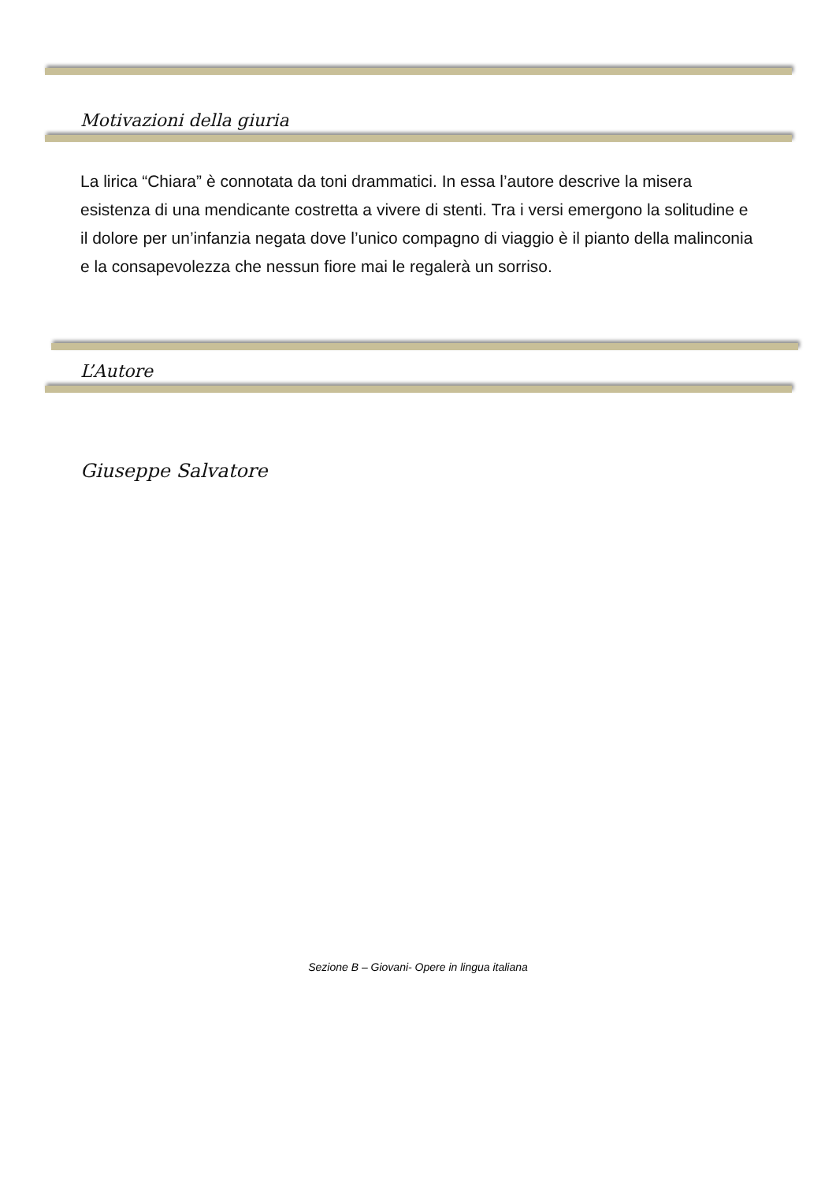Motivazioni della giuria
La lirica “Chiara” è connotata da toni drammatici. In essa l’autore descrive la misera esistenza di una mendicante costretta a vivere di stenti. Tra i versi emergono la solitudine e il dolore per un’infanzia negata dove l’unico compagno di viaggio è il pianto della malinconia e la consapevolezza che nessun fiore mai le regalerà un sorriso.
L’Autore
Giuseppe Salvatore
Sezione B – Giovani- Opere in lingua italiana